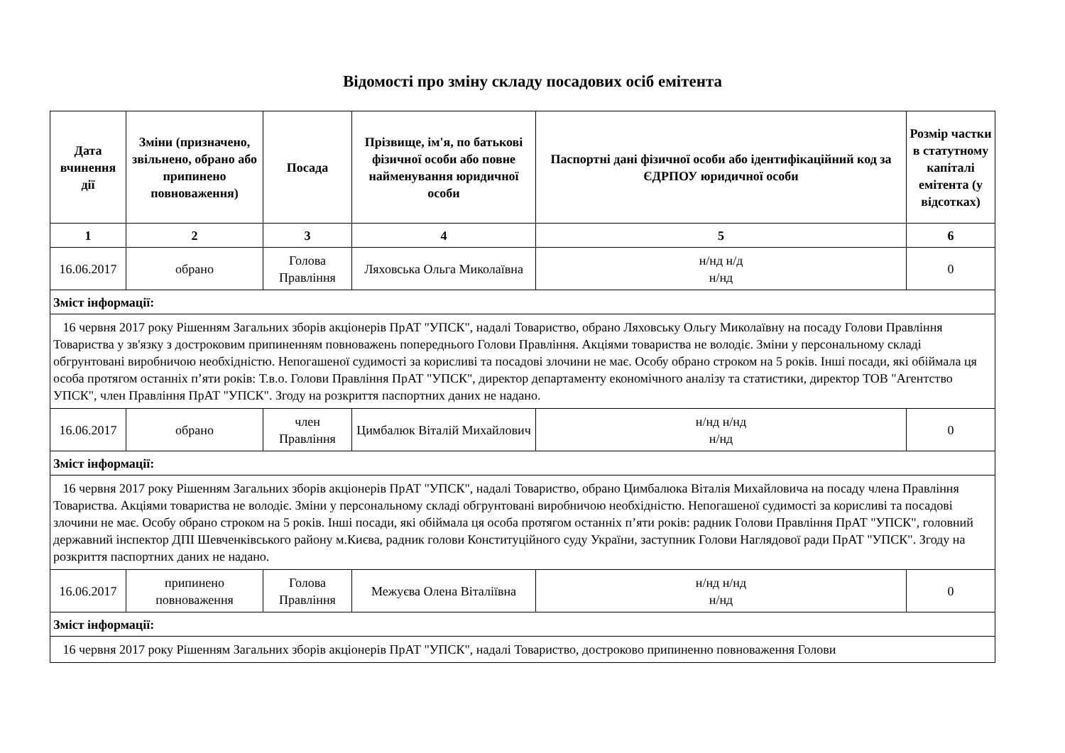Відомості про зміну складу посадових осіб емітента
| Дата вчинення дії | Зміни (призначено, звільнено, обрано або припинено повноваження) | Посада | Прізвище, ім'я, по батькові фізичної особи або повне найменування юридичної особи | Паспортні дані фізичної особи або ідентифікаційний код за ЄДРПОУ юридичної особи | Розмір частки в статутному капіталі емітента (у відсотках) |
| --- | --- | --- | --- | --- | --- |
| 1 | 2 | 3 | 4 | 5 | 6 |
| 16.06.2017 | обрано | Голова Правління | Ляховська Ольга Миколаївна | н/нд н/д н/нд | 0 |
| Зміст інформації: | | | | | |
| 16 червня 2017 року Рішенням Загальних зборів акціонерів ПрАТ "УПСК", надалі Товариство, обрано Ляховську Ольгу Миколаївну на посаду Голови Правління Товариства у зв'язку з достроковим припиненням повноважень попереднього Голови Правління. Акціями товариства не володіє. Зміни у персональному складі обгрунтовані виробничою необхідністю. Непогашеної судимості за корисливі та посадові злочини не має. Особу обрано строком на 5 років. Інші посади, які обіймала ця особа протягом останніх п’яти років: Т.в.о. Голови Правління ПрАТ "УПСК", директор департаменту економічного аналізу та статистики, директор ТОВ "Агентство УПСК", член Правління ПрАТ "УПСК". Згоду на розкриття паспортних даних не надано. | | | | | |
| 16.06.2017 | обрано | член Правління | Цимбалюк Віталій Михайлович | н/нд н/нд н/нд | 0 |
| Зміст інформації: | | | | | |
| 16 червня 2017 року Рішенням Загальних зборів акціонерів ПрАТ "УПСК", надалі Товариство, обрано Цимбалюка Віталія Михайловича на посаду члена Правління Товариства. Акціями товариства не володіє. Зміни у персональному складі обгрунтовані виробничою необхідністю. Непогашеної судимості за корисливі та посадові злочини не має. Особу обрано строком на 5 років. Інші посади, які обіймала ця особа протягом останніх п’яти років: радник Голови Правління ПрАТ "УПСК", головний державний інспектор ДПІ Шевченківського району м.Києва, радник голови Конституційного суду України, заступник Голови Наглядової ради ПрАТ "УПСК". Згоду на розкриття паспортних даних не надано. | | | | | |
| 16.06.2017 | припинено повноваження | Голова Правління | Межуєва Олена Віталіївна | н/нд н/нд н/нд | 0 |
| Зміст інформації: | | | | | |
| 16 червня 2017 року Рішенням Загальних зборів акціонерів ПрАТ "УПСК", надалі Товариство, достроково припиненно повноваження Голови | | | | | |